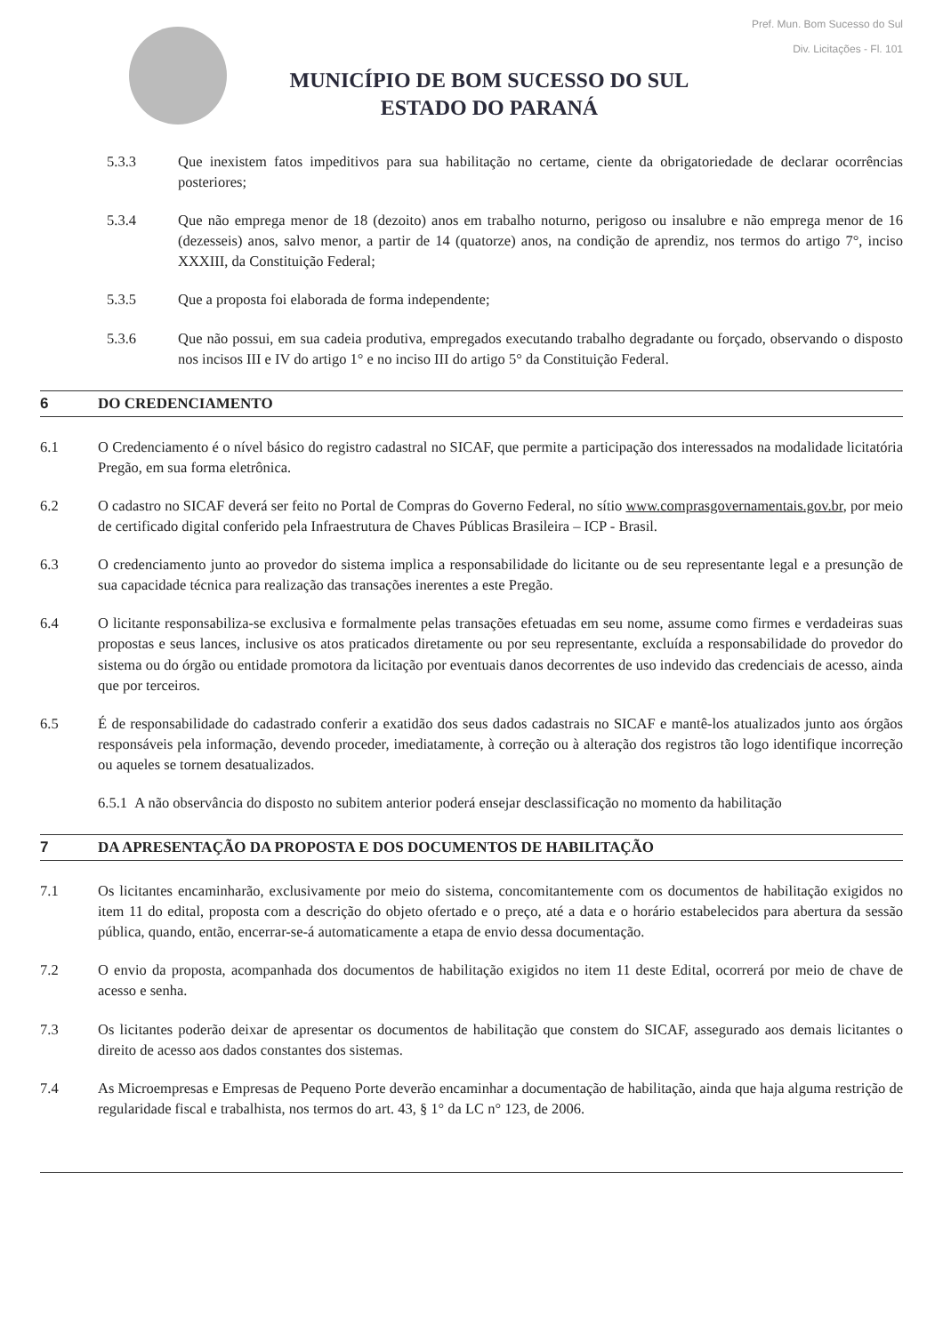MUNICÍPIO DE BOM SUCESSO DO SUL
ESTADO DO PARANÁ
Pref. Mun. Bom Sucesso do Sul
Div. Licitações - Fl. 101
5.3.3 Que inexistem fatos impeditivos para sua habilitação no certame, ciente da obrigatoriedade de declarar ocorrências posteriores;
5.3.4 Que não emprega menor de 18 (dezoito) anos em trabalho noturno, perigoso ou insalubre e não emprega menor de 16 (dezesseis) anos, salvo menor, a partir de 14 (quatorze) anos, na condição de aprendiz, nos termos do artigo 7°, inciso XXXIII, da Constituição Federal;
5.3.5 Que a proposta foi elaborada de forma independente;
5.3.6 Que não possui, em sua cadeia produtiva, empregados executando trabalho degradante ou forçado, observando o disposto nos incisos III e IV do artigo 1° e no inciso III do artigo 5° da Constituição Federal.
6 DO CREDENCIAMENTO
6.1 O Credenciamento é o nível básico do registro cadastral no SICAF, que permite a participação dos interessados na modalidade licitatória Pregão, em sua forma eletrônica.
6.2 O cadastro no SICAF deverá ser feito no Portal de Compras do Governo Federal, no sítio www.comprasgovernamentais.gov.br, por meio de certificado digital conferido pela Infraestrutura de Chaves Públicas Brasileira – ICP - Brasil.
6.3 O credenciamento junto ao provedor do sistema implica a responsabilidade do licitante ou de seu representante legal e a presunção de sua capacidade técnica para realização das transações inerentes a este Pregão.
6.4 O licitante responsabiliza-se exclusiva e formalmente pelas transações efetuadas em seu nome, assume como firmes e verdadeiras suas propostas e seus lances, inclusive os atos praticados diretamente ou por seu representante, excluída a responsabilidade do provedor do sistema ou do órgão ou entidade promotora da licitação por eventuais danos decorrentes de uso indevido das credenciais de acesso, ainda que por terceiros.
6.5 É de responsabilidade do cadastrado conferir a exatidão dos seus dados cadastrais no SICAF e mantê-los atualizados junto aos órgãos responsáveis pela informação, devendo proceder, imediatamente, à correção ou à alteração dos registros tão logo identifique incorreção ou aqueles se tornem desatualizados.
6.5.1 A não observância do disposto no subitem anterior poderá ensejar desclassificação no momento da habilitação
7 DA APRESENTAÇÃO DA PROPOSTA E DOS DOCUMENTOS DE HABILITAÇÃO
7.1 Os licitantes encaminharão, exclusivamente por meio do sistema, concomitantemente com os documentos de habilitação exigidos no item 11 do edital, proposta com a descrição do objeto ofertado e o preço, até a data e o horário estabelecidos para abertura da sessão pública, quando, então, encerrar-se-á automaticamente a etapa de envio dessa documentação.
7.2 O envio da proposta, acompanhada dos documentos de habilitação exigidos no item 11 deste Edital, ocorrerá por meio de chave de acesso e senha.
7.3 Os licitantes poderão deixar de apresentar os documentos de habilitação que constem do SICAF, assegurado aos demais licitantes o direito de acesso aos dados constantes dos sistemas.
7.4 As Microempresas e Empresas de Pequeno Porte deverão encaminhar a documentação de habilitação, ainda que haja alguma restrição de regularidade fiscal e trabalhista, nos termos do art. 43, § 1° da LC n° 123, de 2006.